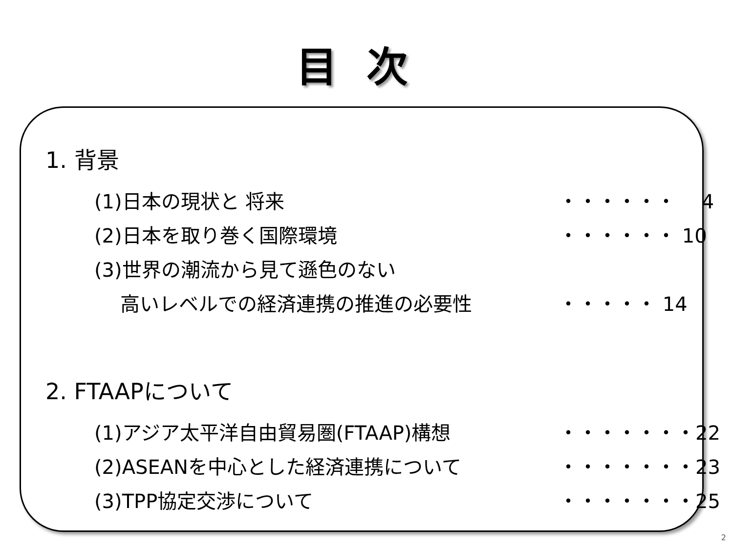目次
1. 背景
(1)日本の現状と 将来 ・・・・・・　 4
(2)日本を取り巻く国際環境 ・・・・・・ 10
(3)世界の潮流から見て遜色のない
　 高いレベルでの経済連携の推進の必要性 ・・・・・ 14
2. FTAAPについて
(1)アジア太平洋自由貿易圏(FTAAP)構想 ・・・・・・・22
(2)ASEANを中心とした経済連携について ・・・・・・・23
(3)TPP協定交渉について ・・・・・・・25
2